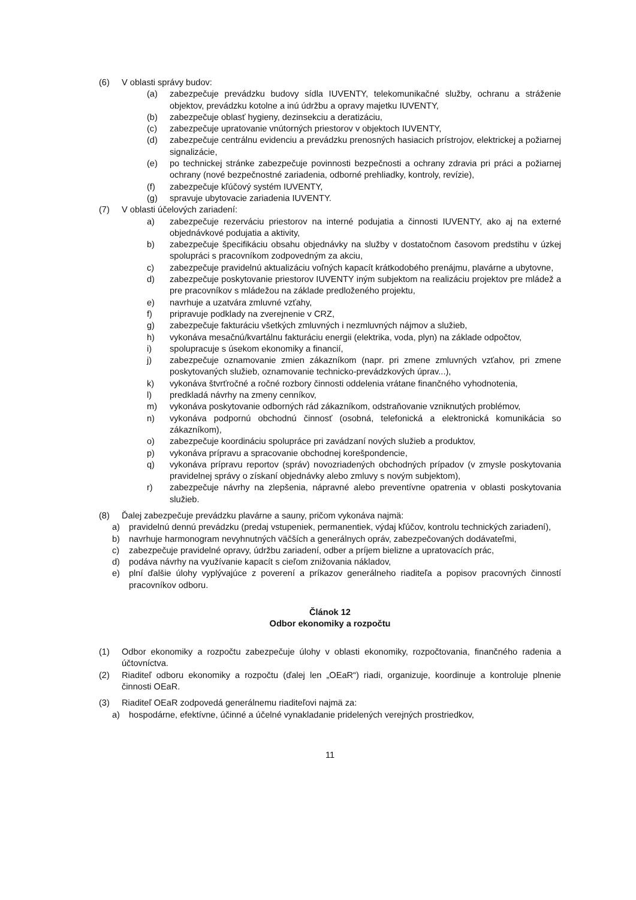(6) V oblasti správy budov:
(a) zabezpečuje prevádzku budovy sídla IUVENTY, telekomunikačné služby, ochranu a stráženie objektov, prevádzku kotolne a inú údržbu a opravy majetku IUVENTY,
(b) zabezpečuje oblasť hygieny, dezinsekciu a deratizáciu,
(c) zabezpečuje upratovanie vnútorných priestorov v objektoch IUVENTY,
(d) zabezpečuje centrálnu evidenciu a prevádzku prenosných hasiacich prístrojov, elektrickej a požiarnej signalizácie,
(e) po technickej stránke zabezpečuje povinnosti bezpečnosti a ochrany zdravia pri práci a požiarnej ochrany (nové bezpečnostné zariadenia, odborné prehliadky, kontroly, revízie),
(f) zabezpečuje kľúčový systém IUVENTY,
(g) spravuje ubytovacie zariadenia IUVENTY.
(7) V oblasti účelových zariadení:
a) zabezpečuje rezerváciu priestorov na interné podujatia a činnosti IUVENTY, ako aj na externé objednávkové podujatia a aktivity,
b) zabezpečuje špecifikáciu obsahu objednávky na služby v dostatočnom časovom predstihu v úzkej spolupráci s pracovníkom zodpovedným za akciu,
c) zabezpečuje pravidelnú aktualizáciu voľných kapacít krátkodobého prenájmu, plavárne a ubytovne,
d) zabezpečuje poskytovanie priestorov IUVENTY iným subjektom na realizáciu projektov pre mládež a pre pracovníkov s mládežou na základe predloženého projektu,
e) navrhuje a uzatvára zmluvné vzťahy,
f) pripravuje podklady na zverejnenie v CRZ,
g) zabezpečuje fakturáciu všetkých zmluvných i nezmluvných nájmov a služieb,
h) vykonáva mesačnú/kvartálnu fakturáciu energii (elektrika, voda, plyn) na základe odpočtov,
i) spolupracuje s úsekom ekonomiky a financií,
j) zabezpečuje oznamovanie zmien zákazníkom (napr. pri zmene zmluvných vzťahov, pri zmene poskytovaných služieb, oznamovanie technicko-prevádzkových úprav...),
k) vykonáva štvrťročné a ročné rozbory činnosti oddelenia vrátane finančného vyhodnotenia,
l) predkladá návrhy na zmeny cenníkov,
m) vykonáva poskytovanie odborných rád zákazníkom, odstraňovanie vzniknutých problémov,
n) vykonáva podpornú obchodnú činnosť (osobná, telefonická a elektronická komunikácia so zákazníkom),
o) zabezpečuje koordináciu spolupráce pri zavádzaní nových služieb a produktov,
p) vykonáva prípravu a spracovanie obchodnej korešpondencie,
q) vykonáva prípravu reportov (správ) novozriadených obchodných prípadov (v zmysle poskytovania pravidelnej správy o získaní objednávky alebo zmluvy s novým subjektom),
r) zabezpečuje návrhy na zlepšenia, nápravné alebo preventívne opatrenia v oblasti poskytovania služieb.
(8) Ďalej zabezpečuje prevádzku plavárne a sauny, pričom vykonáva najmä:
a) pravidelnú dennú prevádzku (predaj vstupeniek, permanentiek, výdaj kľúčov, kontrolu technických zariadení),
b) navrhuje harmonogram nevyhnutných väčších a generálnych opráv, zabezpečovaných dodávateľmi,
c) zabezpečuje pravidelné opravy, údržbu zariadení, odber a príjem bielizne a upratovacích prác,
d) podáva návrhy na využívanie kapacít s cieľom znižovania nákladov,
e) plní ďalšie úlohy vyplývajúce z poverení a príkazov generálneho riaditeľa a popisov pracovných činností pracovníkov odboru.
Článok 12
Odbor ekonomiky a rozpočtu
(1) Odbor ekonomiky a rozpočtu zabezpečuje úlohy v oblasti ekonomiky, rozpočtovania, finančného radenia a účtovníctva.
(2) Riaditeľ odboru ekonomiky a rozpočtu (ďalej len „OEaR“) riadi, organizuje, koordinuje a kontroluje plnenie činnosti OEaR.
(3) Riaditeľ OEaR zodpovedá generálnemu riaditeľovi najmä za:
a) hospodárne, efektívne, účinné a účelné vynakladanie pridelených verejných prostriedkov,
11